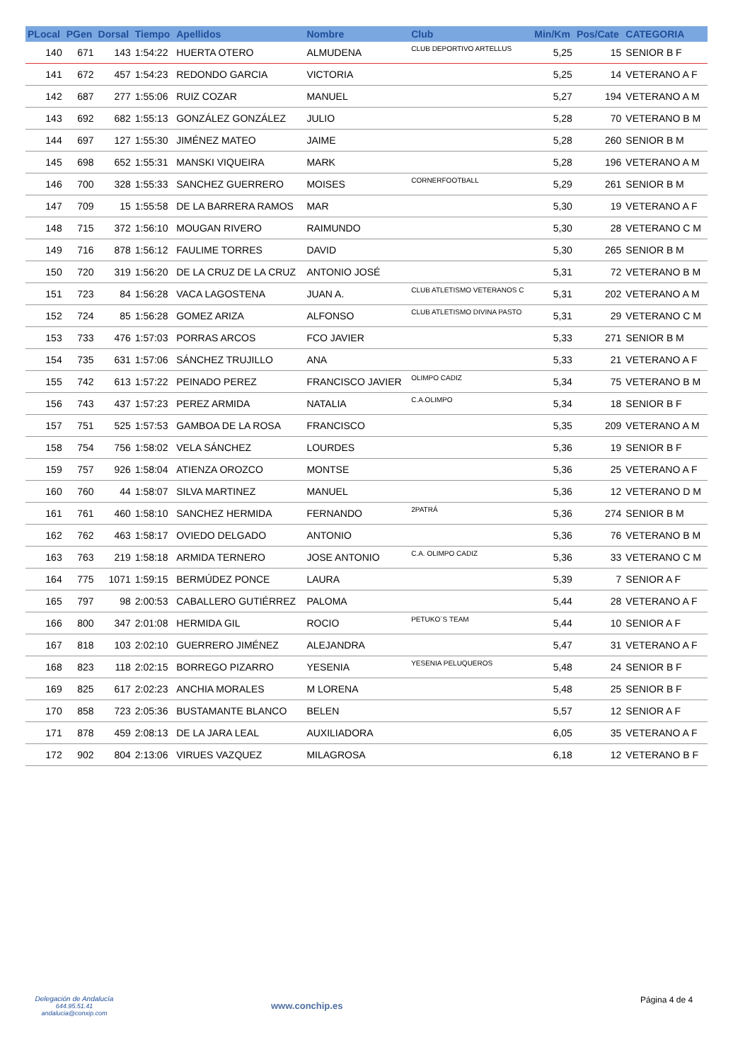| PLocal | PGen | Dorsal | Tiempo | Apellidos | Nombre | Club | Min/Km | Pos/Cate | CATEGORIA |
| --- | --- | --- | --- | --- | --- | --- | --- | --- | --- |
| 140 | 671 | 143 | 1:54:22 | HUERTA OTERO | ALMUDENA | CLUB DEPORTIVO ARTELLUS | 5,25 | 15 | SENIOR B F |
| 141 | 672 | 457 | 1:54:23 | REDONDO GARCIA | VICTORIA | | 5,25 | 14 | VETERANO A F |
| 142 | 687 | 277 | 1:55:06 | RUIZ COZAR | MANUEL | | 5,27 | 194 | VETERANO A M |
| 143 | 692 | 682 | 1:55:13 | GONZÁLEZ GONZÁLEZ | JULIO | | 5,28 | 70 | VETERANO B M |
| 144 | 697 | 127 | 1:55:30 | JIMÉNEZ MATEO | JAIME | | 5,28 | 260 | SENIOR B M |
| 145 | 698 | 652 | 1:55:31 | MANSKI VIQUEIRA | MARK | | 5,28 | 196 | VETERANO A M |
| 146 | 700 | 328 | 1:55:33 | SANCHEZ GUERRERO | MOISES | CORNERFOOTBALL | 5,29 | 261 | SENIOR B M |
| 147 | 709 | 15 | 1:55:58 | DE LA BARRERA RAMOS | MAR | | 5,30 | 19 | VETERANO A F |
| 148 | 715 | 372 | 1:56:10 | MOUGAN RIVERO | RAIMUNDO | | 5,30 | 28 | VETERANO C M |
| 149 | 716 | 878 | 1:56:12 | FAULIME TORRES | DAVID | | 5,30 | 265 | SENIOR B M |
| 150 | 720 | 319 | 1:56:20 | DE LA CRUZ DE LA CRUZ | ANTONIO JOSÉ | | 5,31 | 72 | VETERANO B M |
| 151 | 723 | 84 | 1:56:28 | VACA LAGOSTENA | JUAN A. | CLUB ATLETISMO VETERANOS C | 5,31 | 202 | VETERANO A M |
| 152 | 724 | 85 | 1:56:28 | GOMEZ ARIZA | ALFONSO | CLUB ATLETISMO DIVINA PASTO | 5,31 | 29 | VETERANO C M |
| 153 | 733 | 476 | 1:57:03 | PORRAS ARCOS | FCO JAVIER | | 5,33 | 271 | SENIOR B M |
| 154 | 735 | 631 | 1:57:06 | SÁNCHEZ TRUJILLO | ANA | | 5,33 | 21 | VETERANO A F |
| 155 | 742 | 613 | 1:57:22 | PEINADO PEREZ | FRANCISCO JAVIER | OLIMPO CADIZ | 5,34 | 75 | VETERANO B M |
| 156 | 743 | 437 | 1:57:23 | PEREZ ARMIDA | NATALIA | C.A.OLIMPO | 5,34 | 18 | SENIOR B F |
| 157 | 751 | 525 | 1:57:53 | GAMBOA DE LA ROSA | FRANCISCO | | 5,35 | 209 | VETERANO A M |
| 158 | 754 | 756 | 1:58:02 | VELA SÁNCHEZ | LOURDES | | 5,36 | 19 | SENIOR B F |
| 159 | 757 | 926 | 1:58:04 | ATIENZA OROZCO | MONTSE | | 5,36 | 25 | VETERANO A F |
| 160 | 760 | 44 | 1:58:07 | SILVA MARTINEZ | MANUEL | | 5,36 | 12 | VETERANO D M |
| 161 | 761 | 460 | 1:58:10 | SANCHEZ HERMIDA | FERNANDO | 2PATRÁ | 5,36 | 274 | SENIOR B M |
| 162 | 762 | 463 | 1:58:17 | OVIEDO DELGADO | ANTONIO | | 5,36 | 76 | VETERANO B M |
| 163 | 763 | 219 | 1:58:18 | ARMIDA TERNERO | JOSE ANTONIO | C.A. OLIMPO CADIZ | 5,36 | 33 | VETERANO C M |
| 164 | 775 | 1071 | 1:59:15 | BERMÚDEZ PONCE | LAURA | | 5,39 | 7 | SENIOR A F |
| 165 | 797 | 98 | 2:00:53 | CABALLERO GUTIÉRREZ | PALOMA | | 5,44 | 28 | VETERANO A F |
| 166 | 800 | 347 | 2:01:08 | HERMIDA GIL | ROCIO | PETUKO´S TEAM | 5,44 | 10 | SENIOR A F |
| 167 | 818 | 103 | 2:02:10 | GUERRERO JIMÉNEZ | ALEJANDRA | | 5,47 | 31 | VETERANO A F |
| 168 | 823 | 118 | 2:02:15 | BORREGO PIZARRO | YESENIA | YESENIA PELUQUEROS | 5,48 | 24 | SENIOR B F |
| 169 | 825 | 617 | 2:02:23 | ANCHIA MORALES | M LORENA | | 5,48 | 25 | SENIOR B F |
| 170 | 858 | 723 | 2:05:36 | BUSTAMANTE BLANCO | BELEN | | 5,57 | 12 | SENIOR A F |
| 171 | 878 | 459 | 2:08:13 | DE LA JARA LEAL | AUXILIADORA | | 6,05 | 35 | VETERANO A F |
| 172 | 902 | 804 | 2:13:06 | VIRUES VAZQUEZ | MILAGROSA | | 6,18 | 12 | VETERANO B F |
Delegación de Andalucía
644.95.51.41
andalucia@conxip.com
www.conchip.es
Página 4 de 4